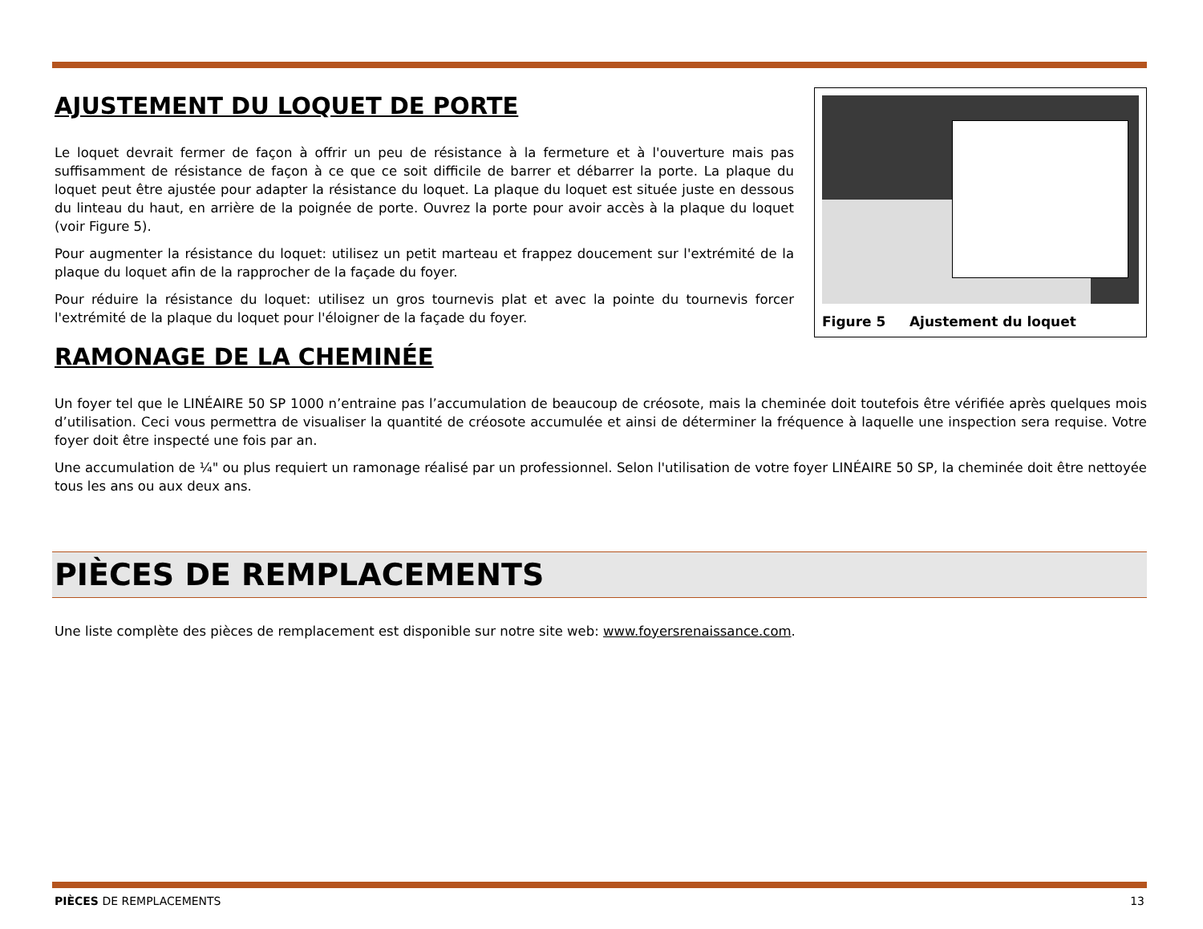Figure 5 Ajustement du loquet
AJUSTEMENT DU LOQUET DE PORTE
Le loquet devrait fermer de façon à offrir un peu de résistance à la fermeture et à l'ouverture mais pas suffisamment de résistance de façon à ce que ce soit difficile de barrer et débarrer la porte. La plaque du loquet peut être ajustée pour adapter la résistance du loquet. La plaque du loquet est située juste en dessous du linteau du haut, en arrière de la poignée de porte. Ouvrez la porte pour avoir accès à la plaque du loquet (voir Figure 5).
Pour augmenter la résistance du loquet: utilisez un petit marteau et frappez doucement sur l'extrémité de la plaque du loquet afin de la rapprocher de la façade du foyer.
Pour réduire la résistance du loquet: utilisez un gros tournevis plat et avec la pointe du tournevis forcer l'extrémité de la plaque du loquet pour l'éloigner de la façade du foyer.
RAMONAGE DE LA CHEMINÉE
Un foyer tel que le LINÉAIRE 50 SP 1000 n’entraine pas l’accumulation de beaucoup de créosote, mais la cheminée doit toutefois être vérifiée après quelques mois d’utilisation. Ceci vous permettra de visualiser la quantité de créosote accumulée et ainsi de déterminer la fréquence à laquelle une inspection sera requise. Votre foyer doit être inspecté une fois par an.
Une accumulation de ¼" ou plus requiert un ramonage réalisé par un professionnel. Selon l'utilisation de votre foyer LINÉAIRE 50 SP, la cheminée doit être nettoyée tous les ans ou aux deux ans.
PIÈCES DE REMPLACEMENTS
Une liste complète des pièces de remplacement est disponible sur notre site web: www.foyersrenaissance.com.
PIÈCES DE REMPLACEMENTS 13